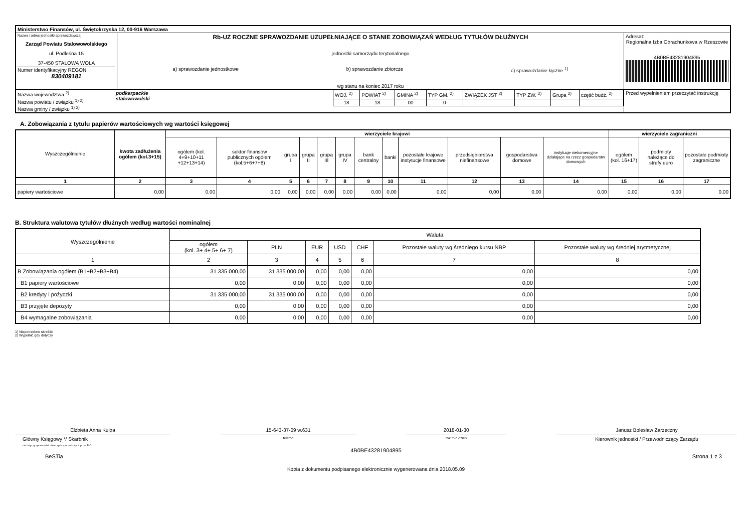| Ministerstwo Finansów, ul. Świętokrzyska 12, 00-916 Warszawa | | |
| Nazwa i adres jednostki sprawozdawczej Zarząd Powiatu Stalowowolskiego ul. Podleśna 15 37-450 STALOWA WOLA Numer identyfikacyjny REGON 830409181 | Rb-UZ ROCZNE SPRAWOZDANIE UZUPEŁNIAJĄCE O STANIE ZOBOWIĄZAŃ WEDŁUG TYTUŁÓW DŁUŻNYCH jednostki samorządu terytorialnego a) sprawozdanie jednostkowe b) sprawozdanie zbiorcze c) sprawozdanie łączne <sup>1)</sup> wg stanu na koniec 2017 roku | Adresat: Regionalna Izba Obrachunkowa w Rzeszowie 4B0BE43281904895 |
| / Nazwa województwa <sup>2)</sup> Nazwa powiatu / związku <sup>1) 2)</sup> Nazwa gminy / związku <sup>1) 2)</sup> / podkarpackie stalowowolski / / WOJ. <sup>2)</sup> / POWIAT <sup>2)</sup> / GMINA <sup>2)</sup> / TYP GM. <sup>2)</sup> / ZWIĄZEK JST <sup>2)</sup> / TYP ZW. <sup>2)</sup> / Grupa <sup>2)</sup> / część budż. <sup>2)</sup> / / 18 / 18 / 00 / 0 / / / / / / | | Przed wypełnieniem przeczytać instrukcję |
A. Zobowiązania z tytułu papierów wartościowych wg wartości księgowej
| Wyszczególnienie | kwota zadłużenia ogółem (kol.3+15) | wierzyciele krajowi | | | | | | | | | | | | wierzyciele zagraniczni | | |
| --- | --- | --- | --- | --- | --- | --- | --- | --- | --- | --- | --- | --- | --- | --- | --- | --- |
| | | ogółem (kol. 4+9+10+11 +12+13+14) | sektor finansów publicznych ogółem (kol.5+6+7+8) | grupa I | grupa II | grupa III | grupa IV | bank centralny | banki | pozostałe krajowe instytucje finansowe | przedsiębiorstwa niefinansowe | gospodarstwa domowe | instytucje niekomercyjne działające na rzecz gospodarstw domowych | ogółem (kol. 16+17) | podmioty należące do strefy euro | pozostałe podmioty zagraniczne |
| 1 | 2 | 3 | 4 | 5 | 6 | 7 | 8 | 9 | 10 | 11 | 12 | 13 | 14 | 15 | 16 | 17 |
| papiery wartościowe | 0,00 | 0,00 | 0,00 | 0,00 | 0,00 | 0,00 | 0,00 | 0,00 | 0,00 | 0,00 | 0,00 | 0,00 | 0,00 | 0,00 | 0,00 | 0,00 |
B. Struktura walutowa tytułów dłużnych według wartości nominalnej
| Wyszczególnienie | Waluta | | | | | | |
| | ogółem (kol. 3+ 4+ 5+ 6+ 7) | PLN | EUR | USD | CHF | Pozostałe waluty wg średniego kursu NBP | Pozostałe waluty wg średniej arytmetycznej |
| 1 | 2 | 3 | 4 | 5 | 6 | 7 | 8 |
| B Zobowiązania ogółem (B1+B2+B3+B4) | 31 335 000,00 | 31 335 000,00 | 0,00 | 0,00 | 0,00 | 0,00 | 0,00 |
| B1 papiery wartościowe | 0,00 | 0,00 | 0,00 | 0,00 | 0,00 | 0,00 | 0,00 |
| B2 kredyty i pożyczki | 31 335 000,00 | 31 335 000,00 | 0,00 | 0,00 | 0,00 | 0,00 | 0,00 |
| B3 przyjęte depozyty | 0,00 | 0,00 | 0,00 | 0,00 | 0,00 | 0,00 | 0,00 |
| B4 wymagalne zobowiązania | 0,00 | 0,00 | 0,00 | 0,00 | 0,00 | 0,00 | 0,00 |
1) Niepotrzebne skreślić
2) Wypełnić gdy dotyczy
Elżbieta Anna Kulpa
Główny Księgowy */ Skarbnik
nie dotyczy sprawozdań zbiorczych sporządzonych przez RIO
15-643-37-09 w.631
telefon
2018-01-30
rok m-c dzień
Janusz Bolesław Zarzeczny
Kierownik jednostki / Przewodniczący Zarządu
4B0BE43281904895
BeSTia Strona 1 z 3
Kopia z dokumentu podpisanego elektronicznie wygenerowana dnia 2018.05.09